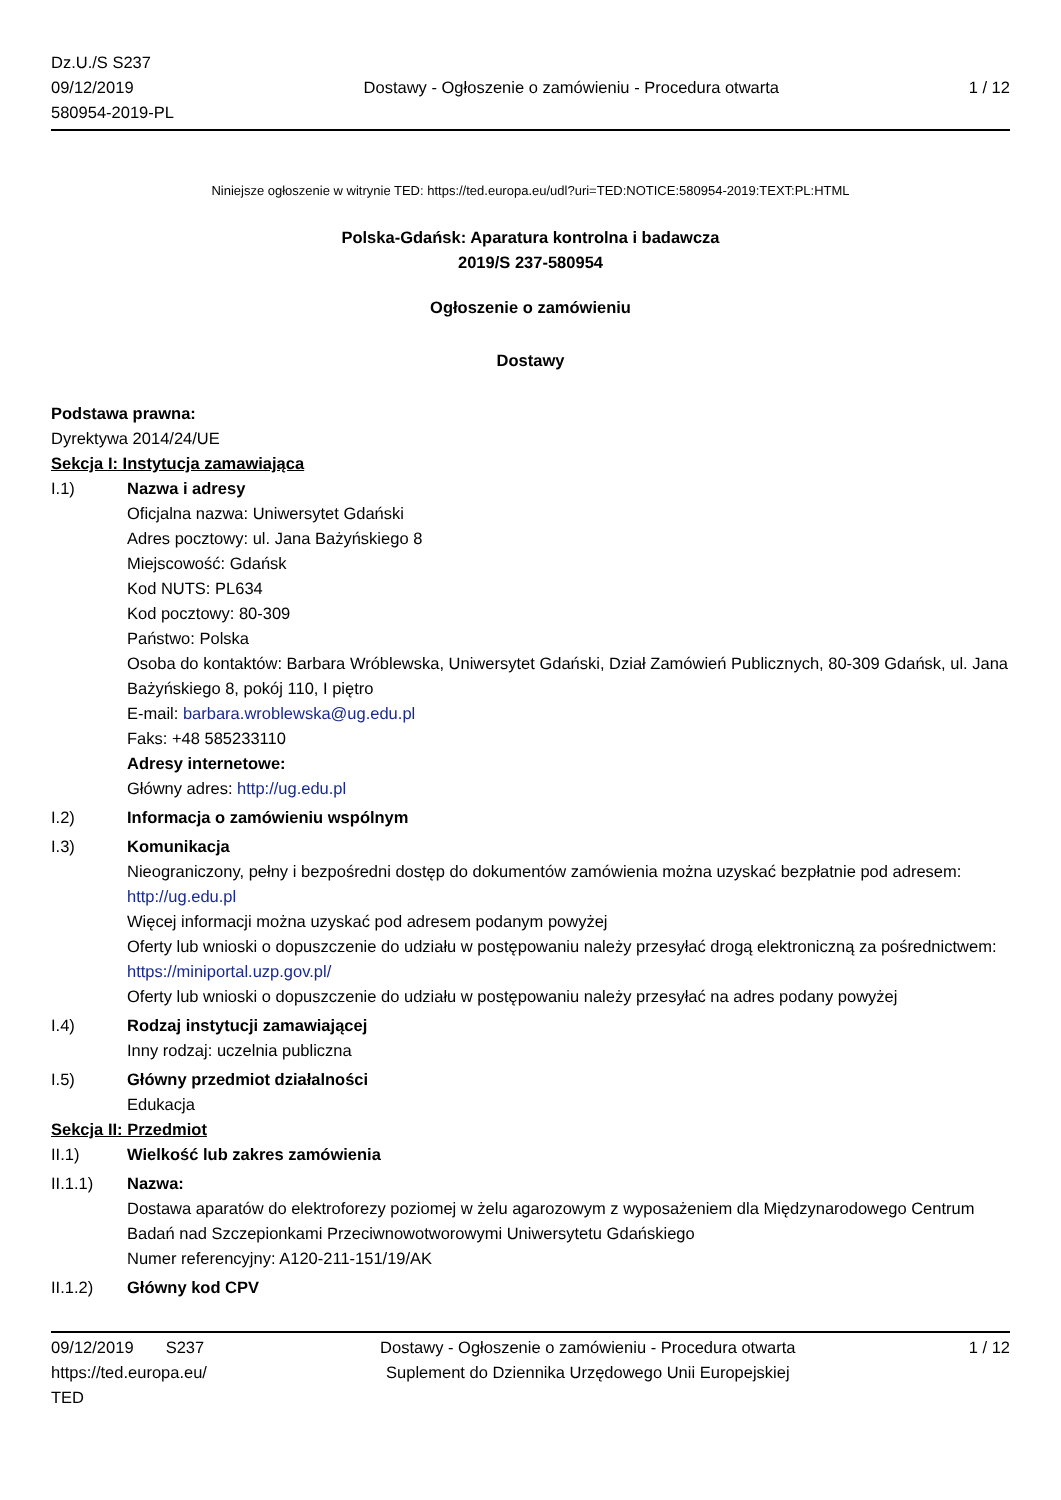Dz.U./S S237
09/12/2019
580954-2019-PL
Dostawy - Ogłoszenie o zamówieniu - Procedura otwarta
1 / 12
Niniejsze ogłoszenie w witrynie TED: https://ted.europa.eu/udl?uri=TED:NOTICE:580954-2019:TEXT:PL:HTML
Polska-Gdańsk: Aparatura kontrolna i badawcza
2019/S 237-580954
Ogłoszenie o zamówieniu
Dostawy
Podstawa prawna:
Dyrektywa 2014/24/UE
Sekcja I: Instytucja zamawiająca
I.1) Nazwa i adresy
Oficjalna nazwa: Uniwersytet Gdański
Adres pocztowy: ul. Jana Bażyńskiego 8
Miejscowość: Gdańsk
Kod NUTS: PL634
Kod pocztowy: 80-309
Państwo: Polska
Osoba do kontaktów: Barbara Wróblewska, Uniwersytet Gdański, Dział Zamówień Publicznych, 80-309 Gdańsk, ul. Jana Bażyńskiego 8, pokój 110, I piętro
E-mail: barbara.wroblewska@ug.edu.pl
Faks: +48 585233110
Adresy internetowe:
Główny adres: http://ug.edu.pl
I.2) Informacja o zamówieniu wspólnym
I.3) Komunikacja
Nieograniczony, pełny i bezpośredni dostęp do dokumentów zamówienia można uzyskać bezpłatnie pod adresem: http://ug.edu.pl
Więcej informacji można uzyskać pod adresem podanym powyżej
Oferty lub wnioski o dopuszczenie do udziału w postępowaniu należy przesyłać drogą elektroniczną za pośrednictwem: https://miniportal.uzp.gov.pl/
Oferty lub wnioski o dopuszczenie do udziału w postępowaniu należy przesyłać na adres podany powyżej
I.4) Rodzaj instytucji zamawiającej
Inny rodzaj: uczelnia publiczna
I.5) Główny przedmiot działalności
Edukacja
Sekcja II: Przedmiot
II.1) Wielkość lub zakres zamówienia
II.1.1) Nazwa:
Dostawa aparatów do elektroforezy poziomej w żelu agarozowym z wyposażeniem dla Międzynarodowego Centrum Badań nad Szczepionkami Przeciwnowotworowymi Uniwersytetu Gdańskiego
Numer referencyjny: A120-211-151/19/AK
II.1.2) Główny kod CPV
09/12/2019 S237
https://ted.europa.eu/
TED
Dostawy - Ogłoszenie o zamówieniu - Procedura otwarta
Suplement do Dziennika Urzędowego Unii Europejskiej
1 / 12